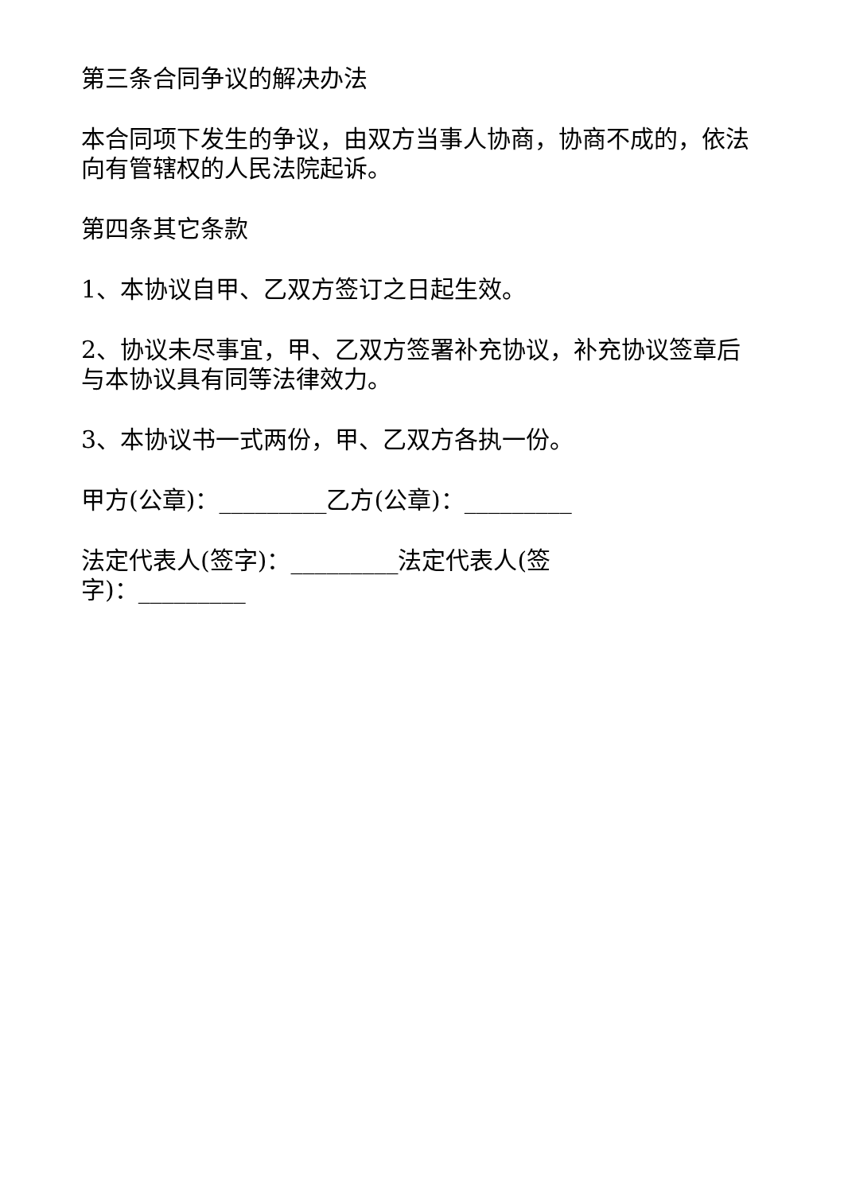第三条合同争议的解决办法
本合同项下发生的争议，由双方当事人协商，协商不成的，依法向有管辖权的人民法院起诉。
第四条其它条款
1、本协议自甲、乙双方签订之日起生效。
2、协议未尽事宜，甲、乙双方签署补充协议，补充协议签章后与本协议具有同等法律效力。
3、本协议书一式两份，甲、乙双方各执一份。
甲方(公章)：_________乙方(公章)：_________
法定代表人(签字)：_________法定代表人(签字)：_________